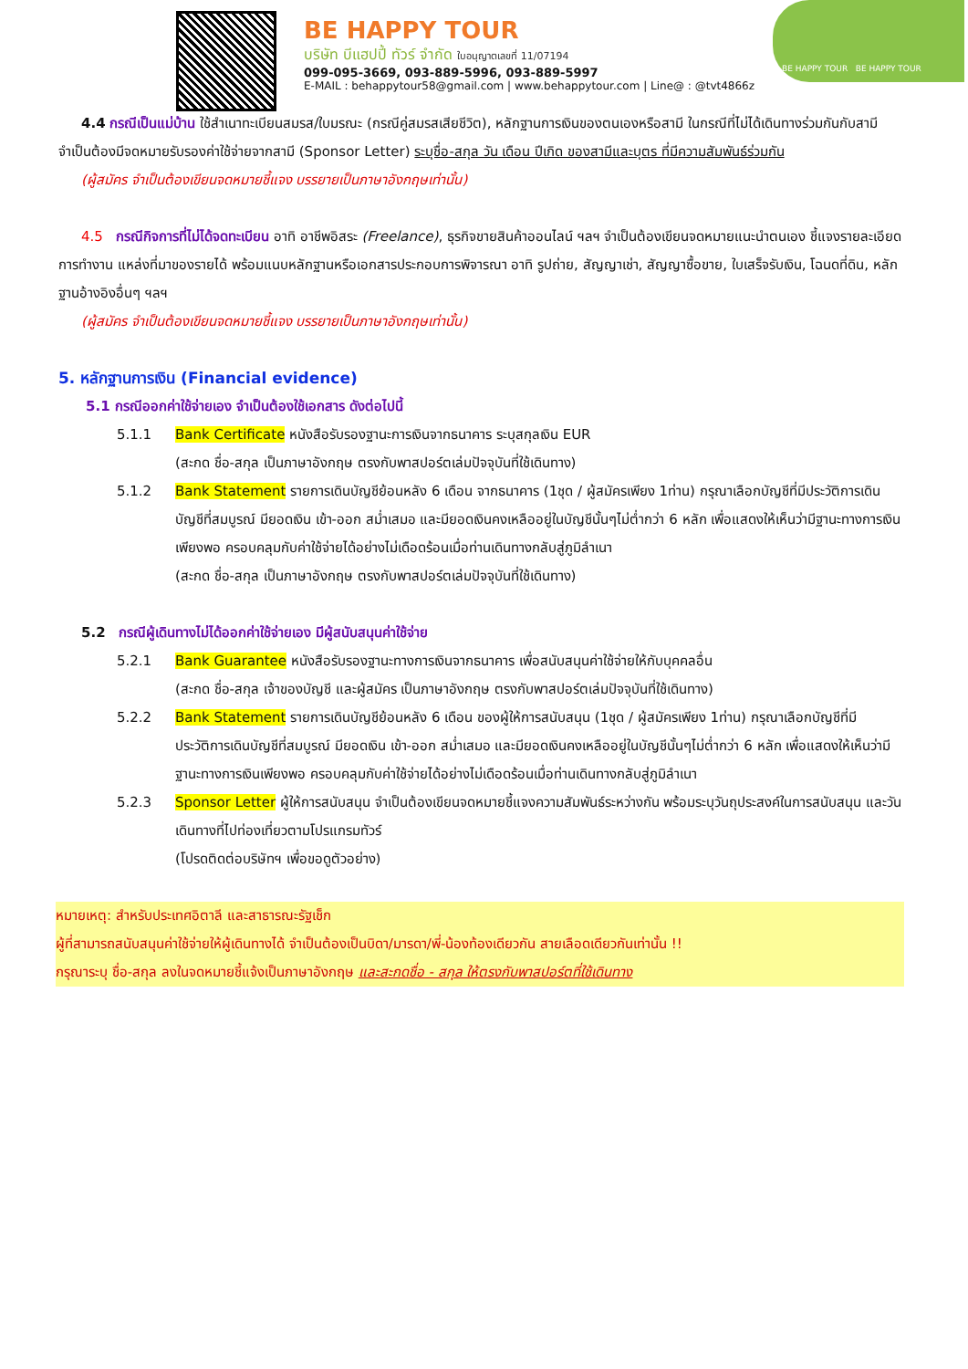BE HAPPY TOUR
บริษัท บีแฮปปี้ ทัวร์ จำกัด ใบอนุญาตเลขที่ 11/07194
099-095-3669, 093-889-5996, 093-889-5997
E-MAIL : behappytour58@gmail.com | www.behappytour.com | Line@ : @tvt4866z
BE HAPPY TOUR BE HAPPY TOUR
4.4 กรณีเป็นแม่บ้าน ใช้สำเนาทะเบียนสมรส/ใบมรณะ (กรณีคู่สมรสเสียชีวิต), หลักฐานการเงินของตนเองหรือสามี ในกรณีที่ไม่ได้เดินทางร่วมกันกับสามี จำเป็นต้องมีจดหมายรับรองค่าใช้จ่ายจากสามี (Sponsor Letter) ระบุชื่อ-สกุล วัน เดือน ปีเกิด ของสามีและบุตร ที่มีความสัมพันธ์ร่วมกัน
(ผู้สมัคร จำเป็นต้องเขียนจดหมายชี้แจง บรรยายเป็นภาษาอังกฤษเท่านั้น)
4.5 กรณีกิจการที่ไม่ได้จดทะเบียน อาทิ อาชีพอิสระ (Freelance), ธุรกิจขายสินค้าออนไลน์ ฯลฯ จำเป็นต้องเขียนจดหมายแนะนำตนเอง ชี้แจงรายละเอียดการทำงาน แหล่งที่มาของรายได้ พร้อมแนบหลักฐานหรือเอกสารประกอบการพิจารณา อาทิ รูปถ่าย, สัญญาเช่า, สัญญาซื้อขาย, ใบเสร็จรับเงิน, โฉนดที่ดิน, หลักฐานอ้างอิงอื่นๆ ฯลฯ
(ผู้สมัคร จำเป็นต้องเขียนจดหมายชี้แจง บรรยายเป็นภาษาอังกฤษเท่านั้น)
5. หลักฐานการเงิน (Financial evidence)
5.1 กรณีออกค่าใช้จ่ายเอง จำเป็นต้องใช้เอกสาร ดังต่อไปนี้
5.1.1 Bank Certificate หนังสือรับรองฐานะการเงินจากธนาคาร ระบุสกุลเงิน EUR
(สะกด ชื่อ-สกุล เป็นภาษาอังกฤษ ตรงกับพาสปอร์ตเล่มปัจจุบันที่ใช้เดินทาง)
5.1.2 Bank Statement รายการเดินบัญชีย้อนหลัง 6 เดือน จากธนาคาร (1ชุด / ผู้สมัครเพียง 1ท่าน) กรุณาเลือกบัญชีที่มีประวัติการเดินบัญชีที่สมบูรณ์ มียอดเงิน เข้า-ออก สม่ำเสมอ และมียอดเงินคงเหลืออยู่ในบัญชีนั้นๆไม่ต่ำกว่า 6 หลัก เพื่อแสดงให้เห็นว่ามีฐานะทางการเงินเพียงพอ ครอบคลุมกับค่าใช้จ่ายได้อย่างไม่เดือดร้อนเมื่อท่านเดินทางกลับสู่ภูมิลำเนา
(สะกด ชื่อ-สกุล เป็นภาษาอังกฤษ ตรงกับพาสปอร์ตเล่มปัจจุบันที่ใช้เดินทาง)
5.2 กรณีผู้เดินทางไม่ได้ออกค่าใช้จ่ายเอง มีผู้สนับสนุนค่าใช้จ่าย
5.2.1 Bank Guarantee หนังสือรับรองฐานะทางการเงินจากธนาคาร เพื่อสนับสนุนค่าใช้จ่ายให้กับบุคคลอื่น
(สะกด ชื่อ-สกุล เจ้าของบัญชี และผู้สมัคร เป็นภาษาอังกฤษ ตรงกับพาสปอร์ตเล่มปัจจุบันที่ใช้เดินทาง)
5.2.2 Bank Statement รายการเดินบัญชีย้อนหลัง 6 เดือน ของผู้ให้การสนับสนุน (1ชุด / ผู้สมัครเพียง 1ท่าน) กรุณาเลือกบัญชีที่มีประวัติการเดินบัญชีที่สมบูรณ์ มียอดเงิน เข้า-ออก สม่ำเสมอ และมียอดเงินคงเหลืออยู่ในบัญชีนั้นๆไม่ต่ำกว่า 6 หลัก เพื่อแสดงให้เห็นว่ามีฐานะทางการเงินเพียงพอ ครอบคลุมกับค่าใช้จ่ายได้อย่างไม่เดือดร้อนเมื่อท่านเดินทางกลับสู่ภูมิลำเนา
5.2.3 Sponsor Letter ผู้ให้การสนับสนุน จำเป็นต้องเขียนจดหมายชี้แจงความสัมพันธ์ระหว่างกัน พร้อมระบุวันถุประสงค์ในการสนับสนุน และวันเดินทางที่ไปท่องเที่ยวตามโปรแกรมทัวร์
(โปรดติดต่อบริษัทฯ เพื่อขอดูตัวอย่าง)
หมายเหตุ: สำหรับประเทศอิตาลี และสาธารณะรัฐเช็ก
ผู้ที่สามารถสนับสนุนค่าใช้จ่ายให้ผู้เดินทางได้ จำเป็นต้องเป็นบิดา/มารดา/พี่-น้องท้องเดียวกัน สายเลือดเดียวกันเท่านั้น !!
กรุณาระบุ ชื่อ-สกุล ลงในจดหมายชี้แจ้งเป็นภาษาอังกฤษ และสะกดชื่อ - สกุล ให้ตรงกับพาสปอร์ตที่ใช้เดินทาง